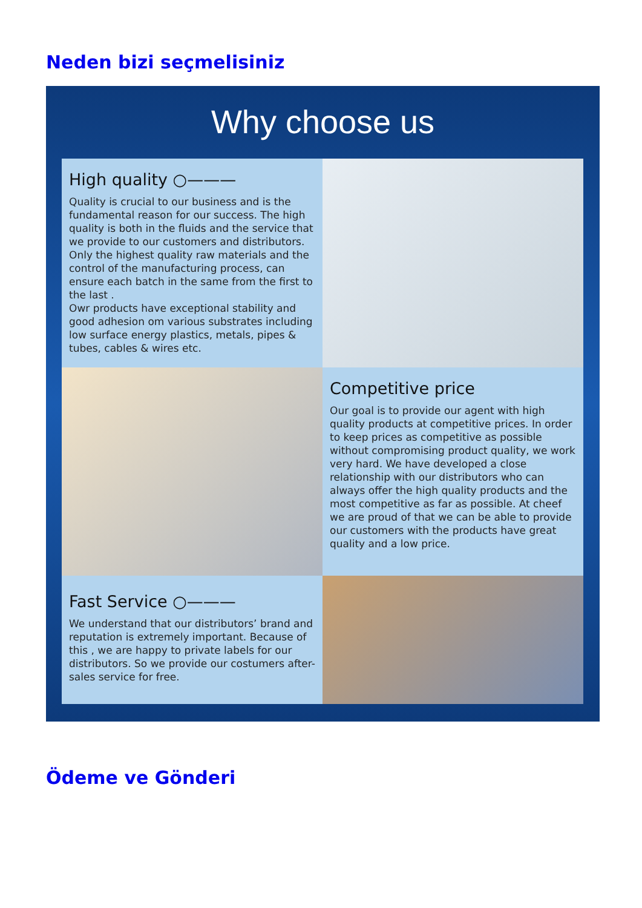Neden bizi seçmelisiniz
Why choose us
High quality ○———
Quality is crucial to our business and is the fundamental reason for our success. The high quality is both in the fluids and the service that we provide to our customers and distributors. Only the highest quality raw materials and the control of the manufacturing process, can ensure each batch in the same from the first to the last .
Owr products have exceptional stability and good adhesion om various substrates including low surface energy plastics, metals, pipes & tubes, cables & wires etc.
Competitive price
Our goal is to provide our agent with high quality products at competitive prices. In order to keep prices as competitive as possible without compromising product quality, we work very hard. We have developed a close relationship with our distributors who can always offer the high quality products and the most competitive as far as possible. At cheef we are proud of that we can be able to provide our customers with the products have great quality and a low price.
Fast Service ○———
We understand that our distributors’ brand and reputation is extremely important. Because of this , we are happy to private labels for our distributors. So we provide our costumers after-sales service for free.
Ödeme ve Gönderi